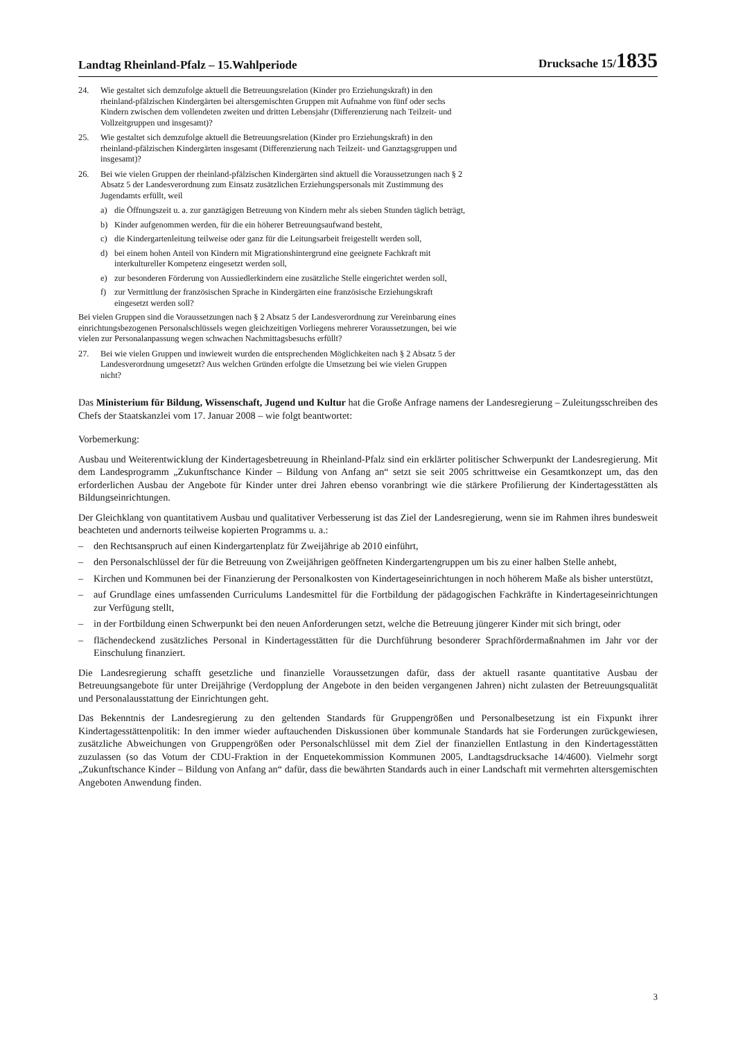Landtag Rheinland-Pfalz – 15.Wahlperiode Drucksache 15/1835
24. Wie gestaltet sich demzufolge aktuell die Betreuungsrelation (Kinder pro Erziehungskraft) in den rheinland-pfälzischen Kindergärten bei altersgemischten Gruppen mit Aufnahme von fünf oder sechs Kindern zwischen dem vollendeten zweiten und dritten Lebensjahr (Differenzierung nach Teilzeit- und Vollzeitgruppen und insgesamt)?
25. Wie gestaltet sich demzufolge aktuell die Betreuungsrelation (Kinder pro Erziehungskraft) in den rheinland-pfälzischen Kindergärten insgesamt (Differenzierung nach Teilzeit- und Ganztagsgruppen und insgesamt)?
26. Bei wie vielen Gruppen der rheinland-pfälzischen Kindergärten sind aktuell die Voraussetzungen nach § 2 Absatz 5 der Landesverordnung zum Einsatz zusätzlichen Erziehungspersonals mit Zustimmung des Jugendamts erfüllt, weil
a) die Öffnungszeit u. a. zur ganztägigen Betreuung von Kindern mehr als sieben Stunden täglich beträgt,
b) Kinder aufgenommen werden, für die ein höherer Betreuungsaufwand besteht,
c) die Kindergartenleitung teilweise oder ganz für die Leitungsarbeit freigestellt werden soll,
d) bei einem hohen Anteil von Kindern mit Migrationshintergrund eine geeignete Fachkraft mit interkultureller Kompetenz eingesetzt werden soll,
e) zur besonderen Förderung von Aussiedlerkindern eine zusätzliche Stelle eingerichtet werden soll,
f) zur Vermittlung der französischen Sprache in Kindergärten eine französische Erziehungskraft eingesetzt werden soll?
Bei vielen Gruppen sind die Voraussetzungen nach § 2 Absatz 5 der Landesverordnung zur Vereinbarung eines einrichtungsbezogenen Personalschlüssels wegen gleichzeitigen Vorliegens mehrerer Voraussetzungen, bei wie vielen zur Personalanpassung wegen schwachen Nachmittagsbesuchs erfüllt?
27. Bei wie vielen Gruppen und inwieweit wurden die entsprechenden Möglichkeiten nach § 2 Absatz 5 der Landesverordnung umgesetzt? Aus welchen Gründen erfolgte die Umsetzung bei wie vielen Gruppen nicht?
Das Ministerium für Bildung, Wissenschaft, Jugend und Kultur hat die Große Anfrage namens der Landesregierung – Zuleitungsschreiben des Chefs der Staatskanzlei vom 17. Januar 2008 – wie folgt beantwortet:
Vorbemerkung:
Ausbau und Weiterentwicklung der Kindertagesbetreuung in Rheinland-Pfalz sind ein erklärter politischer Schwerpunkt der Landesregierung. Mit dem Landesprogramm „Zukunftschance Kinder – Bildung von Anfang an“ setzt sie seit 2005 schrittweise ein Gesamtkonzept um, das den erforderlichen Ausbau der Angebote für Kinder unter drei Jahren ebenso voranbringt wie die stärkere Profilierung der Kindertagesstätten als Bildungseinrichtungen.
Der Gleichklang von quantitativem Ausbau und qualitativer Verbesserung ist das Ziel der Landesregierung, wenn sie im Rahmen ihres bundesweit beachteten und andernorts teilweise kopierten Programms u. a.:
– den Rechtsanspruch auf einen Kindergartenplatz für Zweijährige ab 2010 einführt,
– den Personalschlüssel der für die Betreuung von Zweijährigen geöffneten Kindergartengruppen um bis zu einer halben Stelle anhebt,
– Kirchen und Kommunen bei der Finanzierung der Personalkosten von Kindertageseinrichtungen in noch höherem Maße als bisher unterstützt,
– auf Grundlage eines umfassenden Curriculums Landesmittel für die Fortbildung der pädagogischen Fachkräfte in Kindertageseinrichtungen zur Verfügung stellt,
– in der Fortbildung einen Schwerpunkt bei den neuen Anforderungen setzt, welche die Betreuung jüngerer Kinder mit sich bringt, oder
– flächendeckend zusätzliches Personal in Kindertagesstätten für die Durchführung besonderer Sprachfördermaßnahmen im Jahr vor der Einschulung finanziert.
Die Landesregierung schafft gesetzliche und finanzielle Voraussetzungen dafür, dass der aktuell rasante quantitative Ausbau der Betreuungsangebote für unter Dreijährige (Verdopplung der Angebote in den beiden vergangenen Jahren) nicht zulasten der Betreuungsqualität und Personalausstattung der Einrichtungen geht.
Das Bekenntnis der Landesregierung zu den geltenden Standards für Gruppengrößen und Personalbesetzung ist ein Fixpunkt ihrer Kindertagesstättenpolitik: In den immer wieder auftauchenden Diskussionen über kommunale Standards hat sie Forderungen zurückgewiesen, zusätzliche Abweichungen von Gruppengrößen oder Personalschlüssel mit dem Ziel der finanziellen Entlastung in den Kindertagesstätten zuzulassen (so das Votum der CDU-Fraktion in der Enquetekommission Kommunen 2005, Landtagsdrucksache 14/4600). Vielmehr sorgt „Zukunftschance Kinder – Bildung von Anfang an“ dafür, dass die bewährten Standards auch in einer Landschaft mit vermehrten altersgemischten Angeboten Anwendung finden.
3